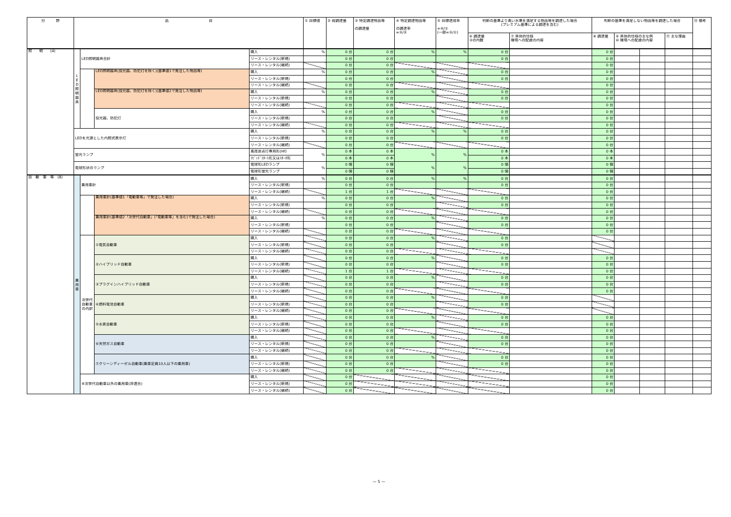| 分 野 | 品 目 | | | | ① 目標値 | ② 総調達量 | ③ 特定調達物品等 の調達量 | ④ 特定調達物品等 の調達率 =③/② | ⑤ 目標達成率 =④/① (一部=③/①) | 判断の基準より高い水準を満足する物品等を調達した場合 (プレミアム基準による調達を含む) | | 判断の基準を満足しない物品等を調達した場合 | | | | ⑫ 備考 |
| --- | --- | --- | --- | --- | --- | --- | --- | --- | --- | --- | --- | --- | --- | --- | --- | --- |
| | | | | | | | | | | ⑥ 調達量 ③の内数 | ⑦ 具体的仕様 環境への配慮の内容 | ⑧ 調達量 | ⑨ 具体的仕様の主な例 ⑩ 環境への配慮の内容 | | ⑪ 主な理由 | |
| 照 明 (4) | L E D 照 明 器 具 | LED照明器具合計 | | 購入 | % | 0 台 | 0 台 | % | % | 0 台 | | 0 台 | | | | |
| | | | | リース・レンタル(新規) | | 0 台 | 0 台 | | | 0 台 | | 0 台 | | | | |
| | | | | リース・レンタル(継続) | | 0 台 | 0 台 | | | | | 0 台 | | | | |
| | | | LED照明器具(投光器、防犯灯を除く)(基準値1で発注した物品等) | 購入 | % | 0 台 | 0 台 | % | | 0 台 | | 0 台 | | | | |
| | | | | リース・レンタル(新規) | | 0 台 | 0 台 | | | 0 台 | | 0 台 | | | | |
| | | | | リース・レンタル(継続) | | 0 台 | 0 台 | | | | | 0 台 | | | | |
| | | | LED照明器具(投光器、防犯灯を除く)(基準値2で発注した物品等) | 購入 | % | 0 台 | 0 台 | % | | 0 台 | | 0 台 | | | | |
| | | | | リース・レンタル(新規) | | 0 台 | 0 台 | | | 0 台 | | 0 台 | | | | |
| | | | | リース・レンタル(継続) | | 0 台 | 0 台 | | | | | 0 台 | | | | |
| | | | 投光器、防犯灯 | 購入 | % | 0 台 | 0 台 | % | | 0 台 | | 0 台 | | | | |
| | | | | リース・レンタル(新規) | | 0 台 | 0 台 | | | 0 台 | | 0 台 | | | | |
| | | | | リース・レンタル(継続) | | 0 台 | 0 台 | | | | | 0 台 | | | | |
| | LEDを光源とした内照式表示灯 | | | 購入 | % | 0 台 | 0 台 | % | % | 0 台 | | 0 台 | | | | |
| | | | | リース・レンタル(新規) | | 0 台 | 0 台 | | | 0 台 | | 0 台 | | | | |
| | | | | リース・レンタル(継続) | | 0 台 | 0 台 | | | | | 0 台 | | | | |
| | 蛍光ランプ | | | 高周波点灯専用形(Hf) | % | 0 本 | 0 本 | % | % | 0 本 | | 0 本 | | | | |
| | | | | ﾗﾋﾟｯﾄﾞｽﾀｰﾄ形又はｽﾀｰﾀ形 | | 0 本 | 0 本 | | | 0 本 | | 0 本 | | | | |
| | 電球形状のランプ | | | 電球形LEDランプ | % | 0 個 | 0 個 | % | % | 0 個 | | 0 個 | | | | |
| | | | | 電球形蛍光ランプ | | 0 個 | 0 個 | | | 0 個 | | 0 個 | | | | |
| 自 動 車 等 (8) | 乗 用 車 | 乗用車計 | | 購入 | % | 0 台 | 0 台 | % | % | 0 台 | | 0 台 | | | | |
| | | | | リース・レンタル(新規) | | 0 台 | 0 台 | | | 0 台 | | 0 台 | | | | |
| | | | | リース・レンタル(継続) | | 1 台 | 1 台 | | | | | 0 台 | | | | |
| | | | 乗用車計(基準値1「電動車等」で発注した場合) | 購入 | % | 0 台 | 0 台 | % | | 0 台 | | 0 台 | | | | |
| | | | | リース・レンタル(新規) | | 0 台 | 0 台 | | | 0 台 | | 0 台 | | | | |
| | | | | リース・レンタル(継続) | | 0 台 | 0 台 | | | | | 0 台 | | | | |
| | | | 乗用車計(基準値2「次世代自動車」(「電動車等」を含む)で発注した場合) | 購入 | % | 0 台 | 0 台 | % | | 0 台 | | 0 台 | | | | |
| | | | | リース・レンタル(新規) | | 0 台 | 0 台 | | | 0 台 | | 0 台 | | | | |
| | | | | リース・レンタル(継続) | | 0 台 | 0 台 | | | | | 0 台 | | | | |
| | | 次世代自動車の内訳 | ①電気自動車 | 購入 | | 0 台 | 0 台 | % | | 0 台 | | | | | | |
| | | | | リース・レンタル(新規) | | 0 台 | 0 台 | | | 0 台 | | | | | | |
| | | | | リース・レンタル(継続) | | 0 台 | 0 台 | | | | | | | | | |
| | | | ②ハイブリッド自動車 | 購入 | | 0 台 | 0 台 | % | | 0 台 | | 0 台 | | | | |
| | | | | リース・レンタル(新規) | | 0 台 | 0 台 | | | 0 台 | | 0 台 | | | | |
| | | | | リース・レンタル(継続) | | 1 台 | 1 台 | | | | | 0 台 | | | | |
| | | | ③プラグインハイブリッド自動車 | 購入 | | 0 台 | 0 台 | % | | 0 台 | | 0 台 | | | | |
| | | | | リース・レンタル(新規) | | 0 台 | 0 台 | | | 0 台 | | 0 台 | | | | |
| | | | | リース・レンタル(継続) | | 0 台 | 0 台 | | | | | 0 台 | | | | |
| | | | ④燃料電池自動車 | 購入 | | 0 台 | 0 台 | % | | 0 台 | | | | | | |
| | | | | リース・レンタル(新規) | | 0 台 | 0 台 | | | 0 台 | | | | | | |
| | | | | リース・レンタル(継続) | | 0 台 | 0 台 | | | | | | | | | |
| | | | ⑤水素自動車 | 購入 | | 0 台 | 0 台 | % | | 0 台 | | 0 台 | | | | |
| | | | | リース・レンタル(新規) | | 0 台 | 0 台 | | | 0 台 | | 0 台 | | | | |
| | | | | リース・レンタル(継続) | | 0 台 | 0 台 | | | | | 0 台 | | | | |
| | | | ⑥天然ガス自動車 | 購入 | | 0 台 | 0 台 | % | | 0 台 | | 0 台 | | | | |
| | | | | リース・レンタル(新規) | | 0 台 | 0 台 | | | 0 台 | | 0 台 | | | | |
| | | | | リース・レンタル(継続) | | 0 台 | 0 台 | | | | | 0 台 | | | | |
| | | | ⑦クリーンディーゼル自動車(乗車定員10人以下の乗用車) | 購入 | | 0 台 | 0 台 | % | | 0 台 | | 0 台 | | | | |
| | | | | リース・レンタル(新規) | | 0 台 | 0 台 | | | 0 台 | | 0 台 | | | | |
| | | | | リース・レンタル(継続) | | 0 台 | 0 台 | | | | | 0 台 | | | | |
| | | ⑧次世代自動車以外の乗用車(非適合) | | 購入 | | 0 台 | | | | | | 0 台 | | | | |
| | | | | リース・レンタル(新規) | | 0 台 | | | | | | 0 台 | | | | |
| | | | | リース・レンタル(継続) | | 0 台 | | | | | | 0 台 | | | | |
— 5 —